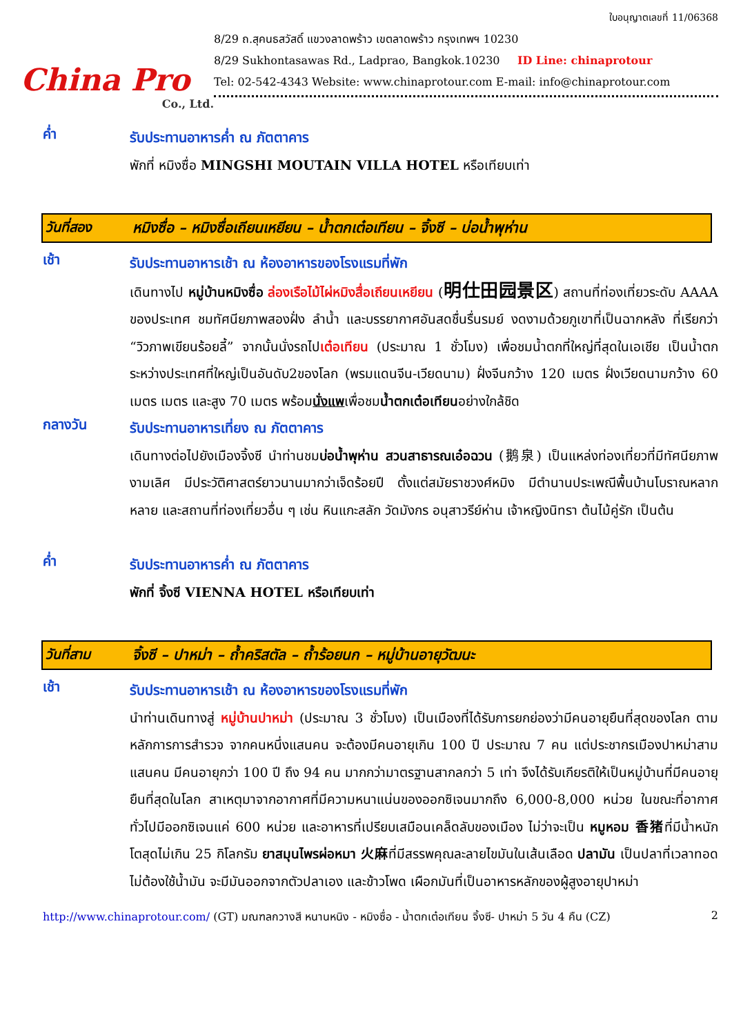China Pro
Co., Ltd.
ใบอนุญาตเลขที่ 11/06368
8/29 ถ.สุคนธสวัสดิ์ แขวงลาดพร้าว เขตลาดพร้าว กรุงเทพฯ 10230
8/29 Sukhontasawas Rd., Ladprao, Bangkok.10230 ID Line: chinaprotour
Tel: 02-542-4343 Website: www.chinaprotour.com E-mail: info@chinaprotour.com
ค่ำ
รับประทานอาหารค่ำ ณ ภัตตาคาร
พักที่ หมิงซื่อ MINGSHI MOUTAIN VILLA HOTEL หรือเทียบเท่า
วันที่สอง หมิงซื่อ – หมิงซื่อเถียนเหยียน – น้ำตกเต๋อเทียน – จิ้งซี – บ่อน้ำพุห่าน
เช้า
รับประทานอาหารเช้า ณ ห้องอาหารของโรงแรมที่พัก
เดินทางไป หมู่บ้านหมิงซื่อ ล่องเรือไม้ไผ่หมิงสื่อเถียนเหยียน (明仕田园景区) สถานที่ท่องเที่ยวระดับ AAAA ของประเทศ ชมทัศนียภาพสองฝั่ง ลำน้ำ และบรรยากาศอันสดชื่นรื่นรมย์ งดงามด้วยภูเขาที่เป็นฉากหลัง ที่เรียกว่า “วิวภาพเขียนร้อยลี้” จากนั้นนั่งรถไปเต๋อเทียน (ประมาณ 1 ชั่วโมง) เพื่อชมน้ำตกที่ใหญ่ที่สุดในเอเชีย เป็นน้ำตกระหว่างประเทศที่ใหญ่เป็นอันดับ2ของโลก (พรมแดนจีน-เวียดนาม) ฝั่งจีนกว้าง 120 เมตร ฝั่งเวียดนามกว้าง 60 เมตร เมตร และสูง 70 เมตร พร้อมนั่งแพเพื่อชมน้ำตกเต๋อเทียนอย่างใกล้ชิด
กลางวัน
รับประทานอาหารเที่ยง ณ ภัตตาคาร
เดินทางต่อไปยังเมืองจิ้งซี นำท่านชมบ่อน้ำพุห่าน สวนสาธารณเอ๋อฉวน (鹅泉) เป็นแหล่งท่องเที่ยวที่มีทัศนียภาพงามเลิศ มีประวัติศาสตร์ยาวนานมากว่าเจ็ดร้อยปี ตั้งแต่สมัยราชวงศ์หมิง มีตำนานประเพณีพื้นบ้านโบราณหลากหลาย และสถานที่ท่องเที่ยวอื่น ๆ เช่น หินแกะสลัก วัดมังกร อนุสาวรีย์ห่าน เจ้าหญิงนิทรา ต้นไม้คู่รัก เป็นต้น
ค่ำ
รับประทานอาหารค่ำ ณ ภัตตาคาร
พักที่ จิ้งซี VIENNA HOTEL หรือเทียบเท่า
วันที่สาม จิ้งซี – ปาหม่า – ถ้ำคริสตัล – ถ้ำร้อยนก – หมู่บ้านอายุวัฒนะ
เช้า
รับประทานอาหารเช้า ณ ห้องอาหารของโรงแรมที่พัก
นำท่านเดินทางสู่ หมู่บ้านปาหม่า (ประมาณ 3 ชั่วโมง) เป็นเมืองที่ได้รับการยกย่องว่ามีคนอายุยืนที่สุดของโลก ตามหลักการการสำรวจ จากคนหนึ่งแสนคน จะต้องมีคนอายุเกิน 100 ปี ประมาณ 7 คน แต่ประชากรเมืองปาหม่าสามแสนคน มีคนอายุกว่า 100 ปี ถึง 94 คน มากกว่ามาตรฐานสากลกว่า 5 เท่า จึงได้รับเกียรติให้เป็นหมู่บ้านที่มีคนอายุยืนที่สุดในโลก สาเหตุมาจากอากาศที่มีความหนาแน่นของออกซิเจนมากถึง 6,000-8,000 หน่วย ในขณะที่อากาศทั่วไปมีออกซิเจนแค่ 600 หน่วย และอาหารที่เปรียบเสมือนเคล็ดลับของเมือง ไม่ว่าจะเป็น หมูหอม 香猪ที่มีน้ำหนักโตสุดไม่เกิน 25 กิโลกรัม ยาสมุนไพรผ่อหมา 火麻ที่มีสรรพคุณละลายไขมันในเส้นเลือด ปลามัน เป็นปลาที่เวลาทอดไม่ต้องใช้น้ำมัน จะมีมันออกจากตัวปลาเอง และข้าวโพด เผือกมันที่เป็นอาหารหลักของผู้สูงอายุปาหม่า
http://www.chinaprotour.com/ (GT) มณฑลกวางสี หนานหนิง - หมิงซื่อ - น้ำตกเต๋อเทียน จิ้งซี- ปาหม่า 5 วัน 4 คืน (CZ)
2